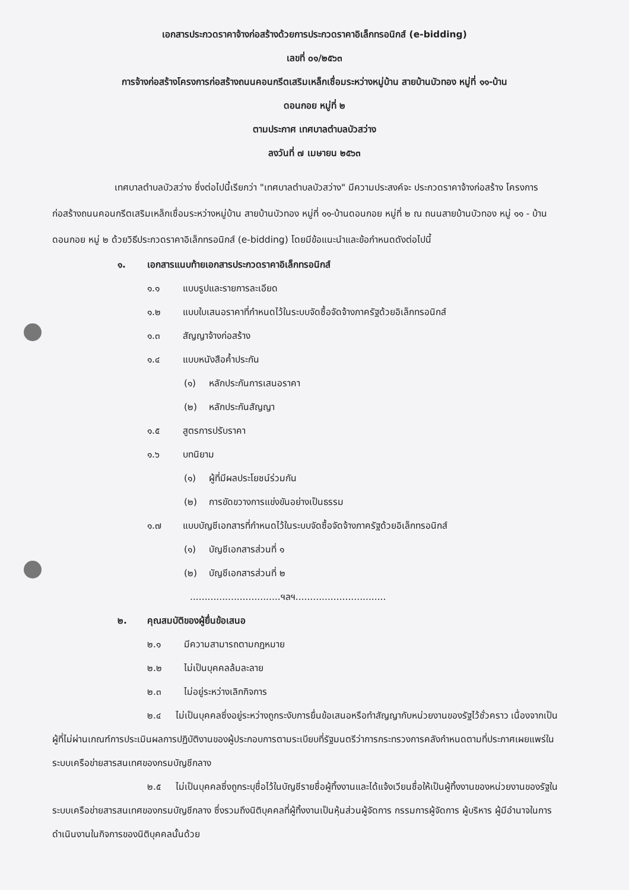เอกสารประกวดราคาจ้างก่อสร้างด้วยการประกวดราคาอิเล็กทรอนิกส์ (e-bidding)
เลขที่ ๐๑/๒๕๖๓
การจ้างก่อสร้างโครงการก่อสร้างถนนคอนกรีตเสริมเหล็กเชื่อมระหว่างหมู่บ้าน สายบ้านบัวทอง หมู่ที่ ๑๑-บ้าน
ดอนกอย หมู่ที่ ๒
ตามประกาศ เทศบาลตำบลบัวสว่าง
ลงวันที่ ๗ เมษายน ๒๕๖๓
เทศบาลตำบลบัวสว่าง ซึ่งต่อไปนี้เรียกว่า "เทศบาลตำบลบัวสว่าง" มีความประสงค์จะ ประกวดราคาจ้างก่อสร้าง โครงการก่อสร้างถนนคอนกรีตเสริมเหล็กเชื่อมระหว่างหมู่บ้าน สายบ้านบัวทอง หมู่ที่ ๑๑-บ้านดอนกอย หมู่ที่ ๒ ณ ถนนสายบ้านบัวทอง หมู่ ๑๑ - บ้านดอนกอย หมู่ ๒ ด้วยวิธีประกวดราคาอิเล็กทรอนิกส์ (e-bidding) โดยมีข้อแนะนำและข้อกำหนดดังต่อไปนี้
๑. เอกสารแนบท้ายเอกสารประกวดราคาอิเล็กทรอนิกส์
๑.๑ แบบรูปและรายการละเอียด
๑.๒ แบบใบเสนอราคาที่กำหนดไว้ในระบบจัดซื้อจัดจ้างภาครัฐด้วยอิเล็กทรอนิกส์
๑.๓ สัญญาจ้างก่อสร้าง
๑.๔ แบบหนังสือค้ำประกัน
(๑) หลักประกันการเสนอราคา
(๒) หลักประกันสัญญา
๑.๕ สูตรการปรับราคา
๑.๖ บทนิยาม
(๑) ผู้ที่มีผลประโยชน์ร่วมกัน
(๒) การขัดขวางการแข่งขันอย่างเป็นธรรม
๑.๗ แบบบัญชีเอกสารที่กำหนดไว้ในระบบจัดซื้อจัดจ้างภาครัฐด้วยอิเล็กทรอนิกส์
(๑) บัญชีเอกสารส่วนที่ ๑
(๒) บัญชีเอกสารส่วนที่ ๒
...............................ฯลฯ...............................
๒. คุณสมบัติของผู้ยื่นข้อเสนอ
๒.๑ มีความสามารถตามกฎหมาย
๒.๒ ไม่เป็นบุคคลล้มละลาย
๒.๓ ไม่อยู่ระหว่างเลิกกิจการ
๒.๔ ไม่เป็นบุคคลซึ่งอยู่ระหว่างถูกระงับการยื่นข้อเสนอหรือทำสัญญากับหน่วยงานของรัฐไว้ชั่วคราว เนื่องจากเป็นผู้ที่ไม่ผ่านเกณฑ์การประเมินผลการปฏิบัติงานของผู้ประกอบการตามระเบียบที่รัฐมนตรีว่าการกระทรวงการคลังกำหนดตามที่ประกาศเผยแพร่ในระบบเครือข่ายสารสนเทศของกรมบัญชีกลาง
๒.๕ ไม่เป็นบุคคลซึ่งถูกระบุชื่อไว้ในบัญชีรายชื่อผู้ทิ้งงานและได้แจ้งเวียนชื่อให้เป็นผู้ทิ้งงานของหน่วยงานของรัฐในระบบเครือข่ายสารสนเทศของกรมบัญชีกลาง ซึ่งรวมถึงนิติบุคคลที่ผู้ทิ้งงานเป็นหุ้นส่วนผู้จัดการ กรรมการผู้จัดการ ผู้บริหาร ผู้มีอำนาจในการดำเนินงานในกิจการของนิติบุคคลนั้นด้วย